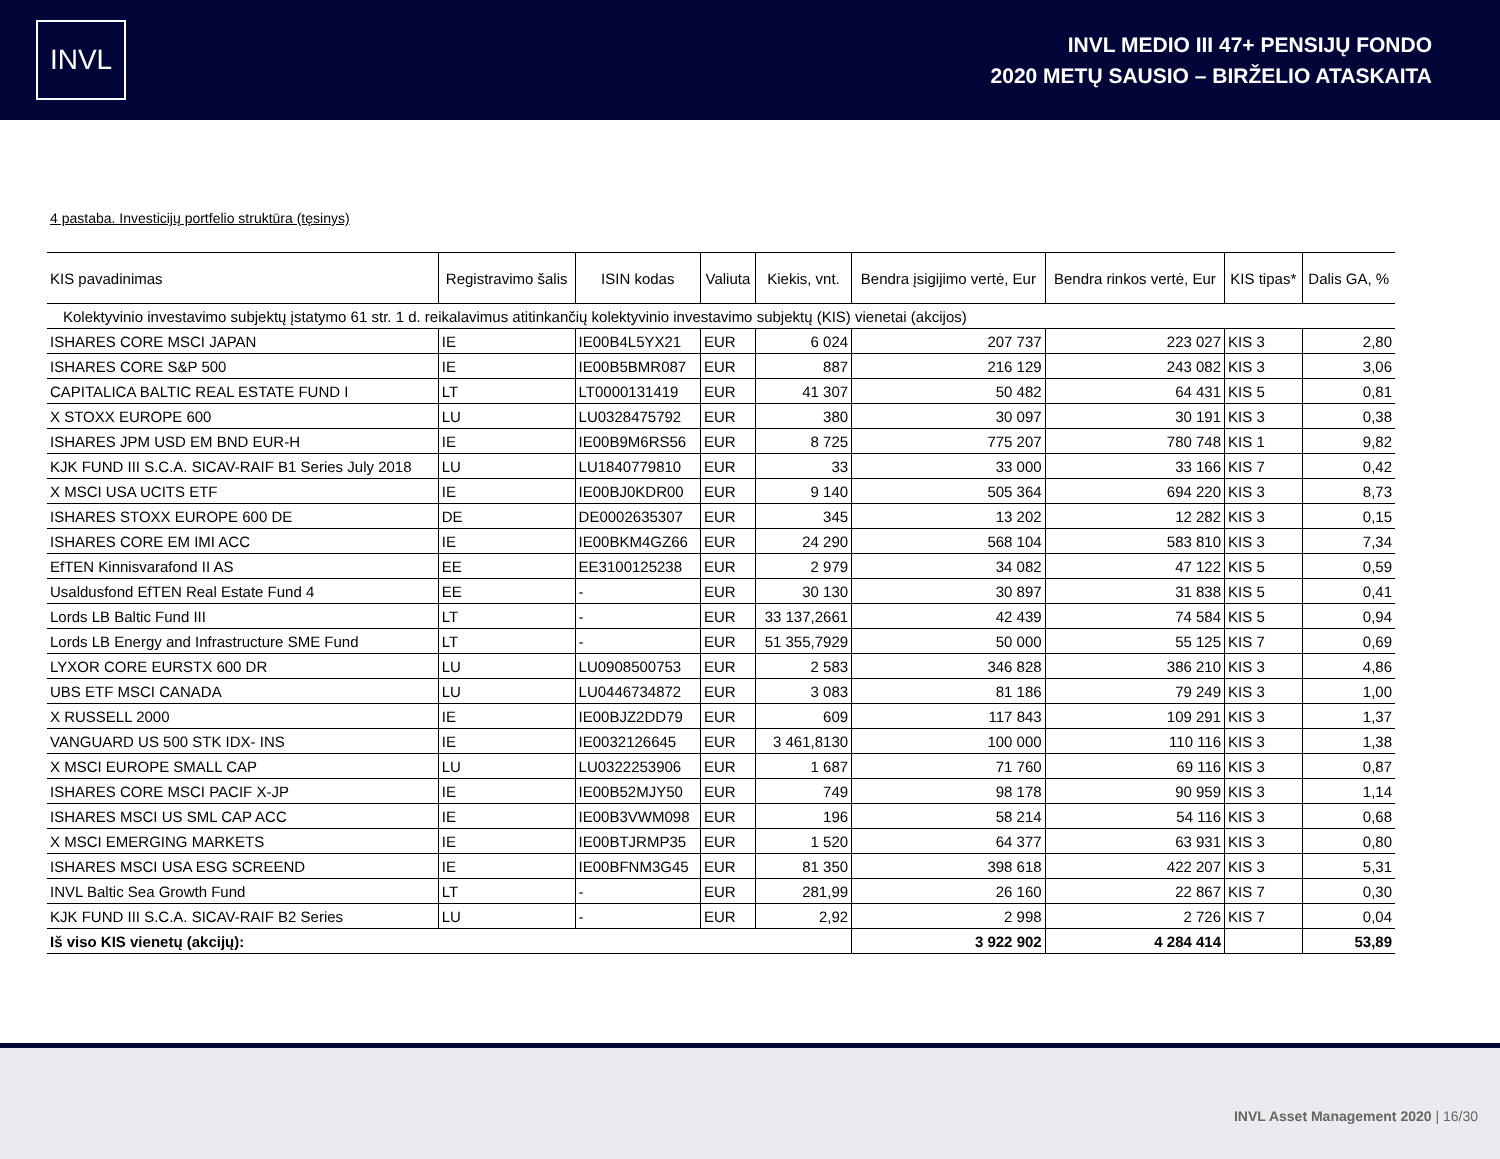INVL
INVL MEDIO III 47+ PENSIJŲ FONDO
2020 METŲ SAUSIO – BIRŽELIO ATASKAITA
4 pastaba. Investicijų portfelio struktūra (tęsinys)
| KIS pavadinimas | Registravimo šalis | ISIN kodas | Valiuta | Kiekis, vnt. | Bendra įsigijimo vertė, Eur | Bendra rinkos vertė, Eur | KIS tipas* | Dalis GA, % |
| --- | --- | --- | --- | --- | --- | --- | --- | --- |
| Kolektyvinio investavimo subjektų įstatymo 61 str. 1 d. reikalavimus atitinkančių kolektyvinio investavimo subjektų (KIS) vienetai (akcijos) | | | | | | | | |
| ISHARES CORE MSCI JAPAN | IE | IE00B4L5YX21 | EUR | 6 024 | 207 737 | 223 027 | KIS 3 | 2,80 |
| ISHARES CORE S&P 500 | IE | IE00B5BMR087 | EUR | 887 | 216 129 | 243 082 | KIS 3 | 3,06 |
| CAPITALICA BALTIC REAL ESTATE FUND I | LT | LT0000131419 | EUR | 41 307 | 50 482 | 64 431 | KIS 5 | 0,81 |
| X STOXX EUROPE 600 | LU | LU0328475792 | EUR | 380 | 30 097 | 30 191 | KIS 3 | 0,38 |
| ISHARES JPM USD EM BND EUR-H | IE | IE00B9M6RS56 | EUR | 8 725 | 775 207 | 780 748 | KIS 1 | 9,82 |
| KJK FUND III S.C.A. SICAV-RAIF B1 Series July 2018 | LU | LU1840779810 | EUR | 33 | 33 000 | 33 166 | KIS 7 | 0,42 |
| X MSCI USA UCITS ETF | IE | IE00BJ0KDR00 | EUR | 9 140 | 505 364 | 694 220 | KIS 3 | 8,73 |
| ISHARES STOXX EUROPE 600 DE | DE | DE0002635307 | EUR | 345 | 13 202 | 12 282 | KIS 3 | 0,15 |
| ISHARES CORE EM IMI ACC | IE | IE00BKM4GZ66 | EUR | 24 290 | 568 104 | 583 810 | KIS 3 | 7,34 |
| EfTEN Kinnisvarafond II AS | EE | EE3100125238 | EUR | 2 979 | 34 082 | 47 122 | KIS 5 | 0,59 |
| Usaldusfond EfTEN Real Estate Fund 4 | EE | - | EUR | 30 130 | 30 897 | 31 838 | KIS 5 | 0,41 |
| Lords LB Baltic Fund III | LT | - | EUR | 33 137,2661 | 42 439 | 74 584 | KIS 5 | 0,94 |
| Lords LB Energy and Infrastructure SME Fund | LT | - | EUR | 51 355,7929 | 50 000 | 55 125 | KIS 7 | 0,69 |
| LYXOR CORE EURSTX 600 DR | LU | LU0908500753 | EUR | 2 583 | 346 828 | 386 210 | KIS 3 | 4,86 |
| UBS ETF MSCI CANADA | LU | LU0446734872 | EUR | 3 083 | 81 186 | 79 249 | KIS 3 | 1,00 |
| X RUSSELL 2000 | IE | IE00BJZ2DD79 | EUR | 609 | 117 843 | 109 291 | KIS 3 | 1,37 |
| VANGUARD US 500 STK IDX- INS | IE | IE0032126645 | EUR | 3 461,8130 | 100 000 | 110 116 | KIS 3 | 1,38 |
| X MSCI EUROPE SMALL CAP | LU | LU0322253906 | EUR | 1 687 | 71 760 | 69 116 | KIS 3 | 0,87 |
| ISHARES CORE MSCI PACIF X-JP | IE | IE00B52MJY50 | EUR | 749 | 98 178 | 90 959 | KIS 3 | 1,14 |
| ISHARES MSCI US SML CAP ACC | IE | IE00B3VWM098 | EUR | 196 | 58 214 | 54 116 | KIS 3 | 0,68 |
| X MSCI EMERGING MARKETS | IE | IE00BTJRMP35 | EUR | 1 520 | 64 377 | 63 931 | KIS 3 | 0,80 |
| ISHARES MSCI USA ESG SCREEND | IE | IE00BFNM3G45 | EUR | 81 350 | 398 618 | 422 207 | KIS 3 | 5,31 |
| INVL Baltic Sea Growth Fund | LT | - | EUR | 281,99 | 26 160 | 22 867 | KIS 7 | 0,30 |
| KJK FUND III S.C.A. SICAV-RAIF B2 Series | LU | - | EUR | 2,92 | 2 998 | 2 726 | KIS 7 | 0,04 |
| Iš viso KIS vienetų (akcijų): | | | | | 3 922 902 | 4 284 414 | | 53,89 |
INVL Asset Management 2020 | 16/30